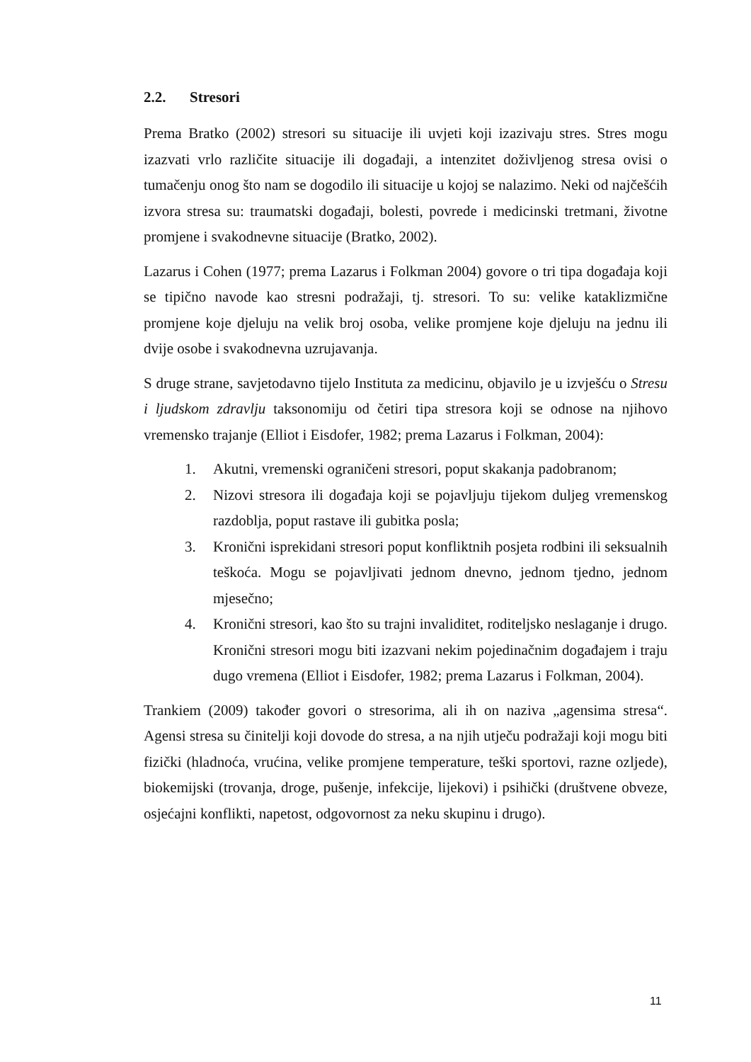2.2. Stresori
Prema Bratko (2002) stresori su situacije ili uvjeti koji izazivaju stres. Stres mogu izazvati vrlo različite situacije ili događaji, a intenzitet doživljenog stresa ovisi o tumačenju onog što nam se dogodilo ili situacije u kojoj se nalazimo. Neki od najčešćih izvora stresa su: traumatski događaji, bolesti, povrede i medicinski tretmani, životne promjene i svakodnevne situacije (Bratko, 2002).
Lazarus i Cohen (1977; prema Lazarus i Folkman 2004) govore o tri tipa događaja koji se tipično navode kao stresni podražaji, tj. stresori. To su: velike kataklizmične promjene koje djeluju na velik broj osoba, velike promjene koje djeluju na jednu ili dvije osobe i svakodnevna uzrujavanja.
S druge strane, savjetodavno tijelo Instituta za medicinu, objavilo je u izvješću o Stresu i ljudskom zdravlju taksonomiju od četiri tipa stresora koji se odnose na njihovo vremensko trajanje (Elliot i Eisdofer, 1982; prema Lazarus i Folkman, 2004):
1. Akutni, vremenski ograničeni stresori, poput skakanja padobranom;
2. Nizovi stresora ili događaja koji se pojavljuju tijekom duljeg vremenskog razdoblja, poput rastave ili gubitka posla;
3. Kronični isprekidani stresori poput konfliktnih posjeta rodbini ili seksualnih teškoća. Mogu se pojavljivati jednom dnevno, jednom tjedno, jednom mjesečno;
4. Kronični stresori, kao što su trajni invaliditet, roditeljsko neslaganje i drugo. Kronični stresori mogu biti izazvani nekim pojedinačnim događajem i traju dugo vremena (Elliot i Eisdofer, 1982; prema Lazarus i Folkman, 2004).
Trankiem (2009) također govori o stresorima, ali ih on naziva „agensima stresa“. Agensi stresa su činitelji koji dovode do stresa, a na njih utječu podražaji koji mogu biti fizički (hladnoća, vrućina, velike promjene temperature, teški sportovi, razne ozljede), biokemijski (trovanja, droge, pušenje, infekcije, lijekovi) i psihički (društvene obveze, osjećajni konflikti, napetost, odgovornost za neku skupinu i drugo).
11